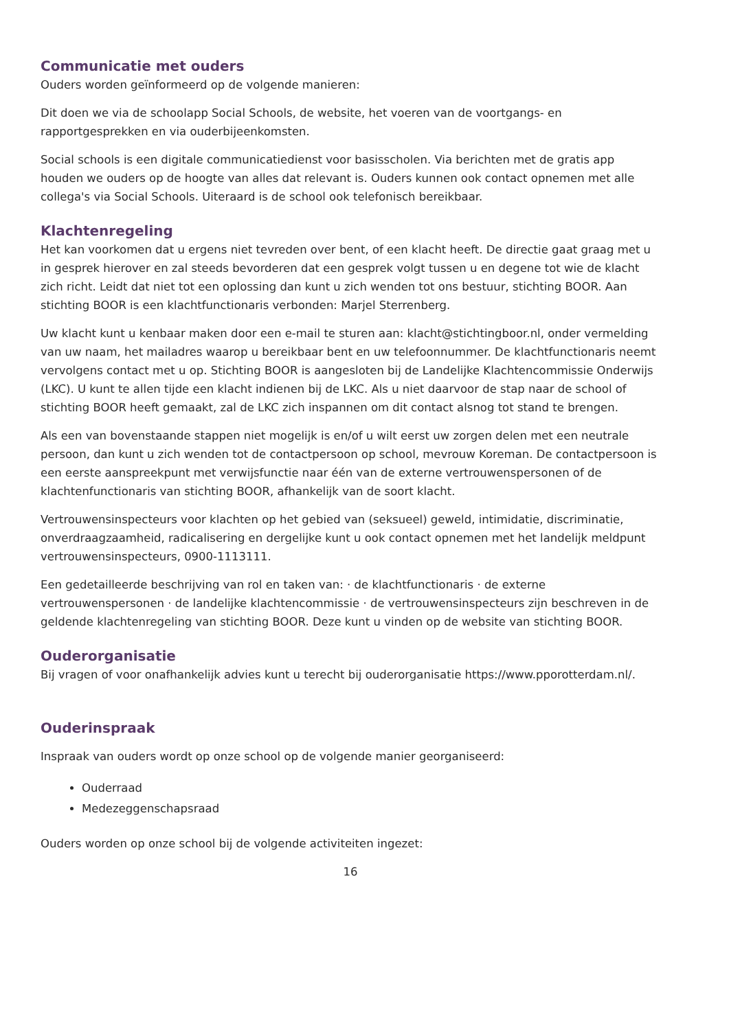Communicatie met ouders
Ouders worden geïnformeerd op de volgende manieren:
Dit doen we via de schoolapp Social Schools, de website, het voeren van de voortgangs- en rapportgesprekken en via ouderbijeenkomsten.
Social schools is een digitale communicatiedienst voor basisscholen. Via berichten met de gratis app houden we ouders op de hoogte van alles dat relevant is. Ouders kunnen ook contact opnemen met alle collega's via Social Schools. Uiteraard is de school ook telefonisch bereikbaar.
Klachtenregeling
Het kan voorkomen dat u ergens niet tevreden over bent, of een klacht heeft. De directie gaat graag met u in gesprek hierover en zal steeds bevorderen dat een gesprek volgt tussen u en degene tot wie de klacht zich richt. Leidt dat niet tot een oplossing dan kunt u zich wenden tot ons bestuur, stichting BOOR. Aan stichting BOOR is een klachtfunctionaris verbonden: Marjel Sterrenberg.
Uw klacht kunt u kenbaar maken door een e-mail te sturen aan: klacht@stichtingboor.nl, onder vermelding van uw naam, het mailadres waarop u bereikbaar bent en uw telefoonnummer. De klachtfunctionaris neemt vervolgens contact met u op. Stichting BOOR is aangesloten bij de Landelijke Klachtencommissie Onderwijs (LKC). U kunt te allen tijde een klacht indienen bij de LKC. Als u niet daarvoor de stap naar de school of stichting BOOR heeft gemaakt, zal de LKC zich inspannen om dit contact alsnog tot stand te brengen.
Als een van bovenstaande stappen niet mogelijk is en/of u wilt eerst uw zorgen delen met een neutrale persoon, dan kunt u zich wenden tot de contactpersoon op school, mevrouw Koreman. De contactpersoon is een eerste aanspreekpunt met verwijsfunctie naar één van de externe vertrouwenspersonen of de klachtenfunctionaris van stichting BOOR, afhankelijk van de soort klacht.
Vertrouwensinspecteurs voor klachten op het gebied van (seksueel) geweld, intimidatie, discriminatie, onverdraagzaamheid, radicalisering en dergelijke kunt u ook contact opnemen met het landelijk meldpunt vertrouwensinspecteurs, 0900-1113111.
Een gedetailleerde beschrijving van rol en taken van: · de klachtfunctionaris · de externe vertrouwenspersonen · de landelijke klachtencommissie · de vertrouwensinspecteurs zijn beschreven in de geldende klachtenregeling van stichting BOOR. Deze kunt u vinden op de website van stichting BOOR.
Ouderorganisatie
Bij vragen of voor onafhankelijk advies kunt u terecht bij ouderorganisatie https://www.pporotterdam.nl/.
Ouderinspraak
Inspraak van ouders wordt op onze school op de volgende manier georganiseerd:
Ouderraad
Medezeggenschapsraad
Ouders worden op onze school bij de volgende activiteiten ingezet:
16